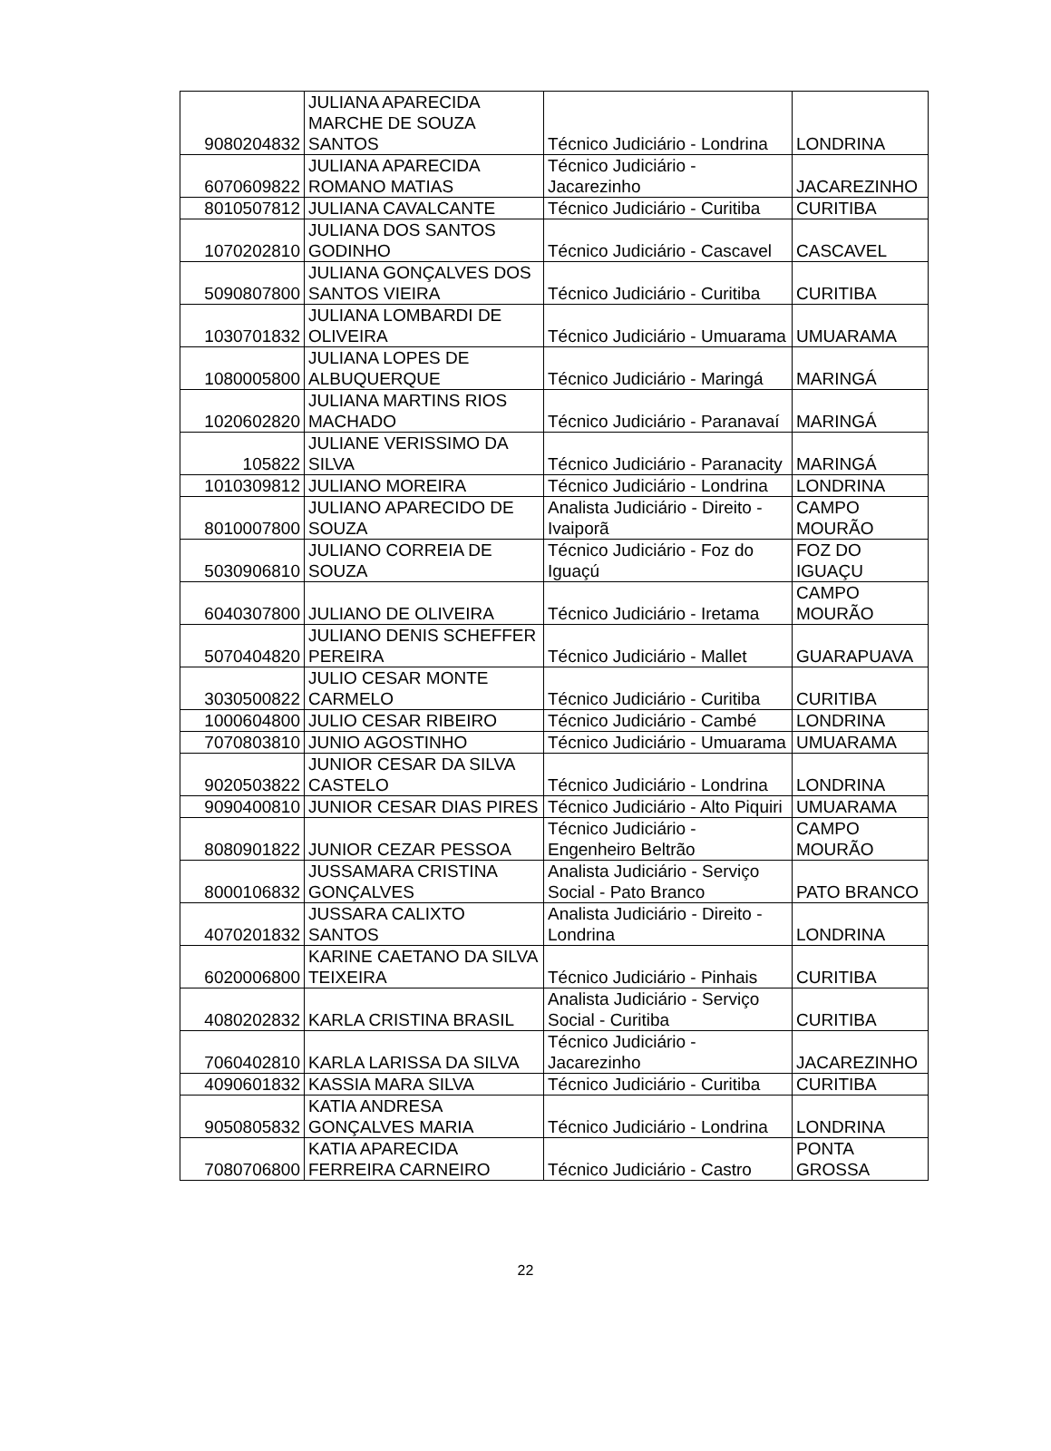| 9080204832 | JULIANA APARECIDA MARCHE DE SOUZA SANTOS | Técnico Judiciário - Londrina | LONDRINA |
| 6070609822 | JULIANA APARECIDA ROMANO MATIAS | Técnico Judiciário - Jacarezinho | JACAREZINHO |
| 8010507812 | JULIANA CAVALCANTE | Técnico Judiciário - Curitiba | CURITIBA |
| 1070202810 | JULIANA DOS SANTOS GODINHO | Técnico Judiciário - Cascavel | CASCAVEL |
| 5090807800 | JULIANA GONÇALVES DOS SANTOS VIEIRA | Técnico Judiciário - Curitiba | CURITIBA |
| 1030701832 | JULIANA LOMBARDI DE OLIVEIRA | Técnico Judiciário - Umuarama | UMUARAMA |
| 1080005800 | JULIANA LOPES DE ALBUQUERQUE | Técnico Judiciário - Maringá | MARINGÁ |
| 1020602820 | JULIANA MARTINS RIOS MACHADO | Técnico Judiciário - Paranavaí | MARINGÁ |
| 105822 | JULIANE VERISSIMO DA SILVA | Técnico Judiciário - Paranacity | MARINGÁ |
| 1010309812 | JULIANO MOREIRA | Técnico Judiciário - Londrina | LONDRINA |
| 8010007800 | JULIANO APARECIDO DE SOUZA | Analista Judiciário - Direito - Ivaiporã | CAMPO MOURÃO |
| 5030906810 | JULIANO CORREIA DE SOUZA | Técnico Judiciário - Foz do Iguaçú | FOZ DO IGUAÇU |
| 6040307800 | JULIANO DE OLIVEIRA | Técnico Judiciário - Iretama | CAMPO MOURÃO |
| 5070404820 | JULIANO DENIS SCHEFFER PEREIRA | Técnico Judiciário - Mallet | GUARAPUAVA |
| 3030500822 | JULIO CESAR MONTE CARMELO | Técnico Judiciário - Curitiba | CURITIBA |
| 1000604800 | JULIO CESAR RIBEIRO | Técnico Judiciário - Cambé | LONDRINA |
| 7070803810 | JUNIO AGOSTINHO | Técnico Judiciário - Umuarama | UMUARAMA |
| 9020503822 | JUNIOR CESAR DA SILVA CASTELO | Técnico Judiciário - Londrina | LONDRINA |
| 9090400810 | JUNIOR CESAR DIAS PIRES | Técnico Judiciário - Alto Piquiri | UMUARAMA |
| 8080901822 | JUNIOR CEZAR PESSOA | Técnico Judiciário - Engenheiro Beltrão | CAMPO MOURÃO |
| 8000106832 | JUSSAMARA CRISTINA GONÇALVES | Analista Judiciário - Serviço Social - Pato Branco | PATO BRANCO |
| 4070201832 | JUSSARA CALIXTO SANTOS | Analista Judiciário - Direito - Londrina | LONDRINA |
| 6020006800 | KARINE CAETANO DA SILVA TEIXEIRA | Técnico Judiciário - Pinhais | CURITIBA |
| 4080202832 | KARLA CRISTINA BRASIL | Analista Judiciário - Serviço Social - Curitiba | CURITIBA |
| 7060402810 | KARLA LARISSA DA SILVA | Técnico Judiciário - Jacarezinho | JACAREZINHO |
| 4090601832 | KASSIA MARA SILVA | Técnico Judiciário - Curitiba | CURITIBA |
| 9050805832 | KATIA ANDRESA GONÇALVES MARIA | Técnico Judiciário - Londrina | LONDRINA |
| 7080706800 | KATIA APARECIDA FERREIRA CARNEIRO | Técnico Judiciário - Castro | PONTA GROSSA |
22